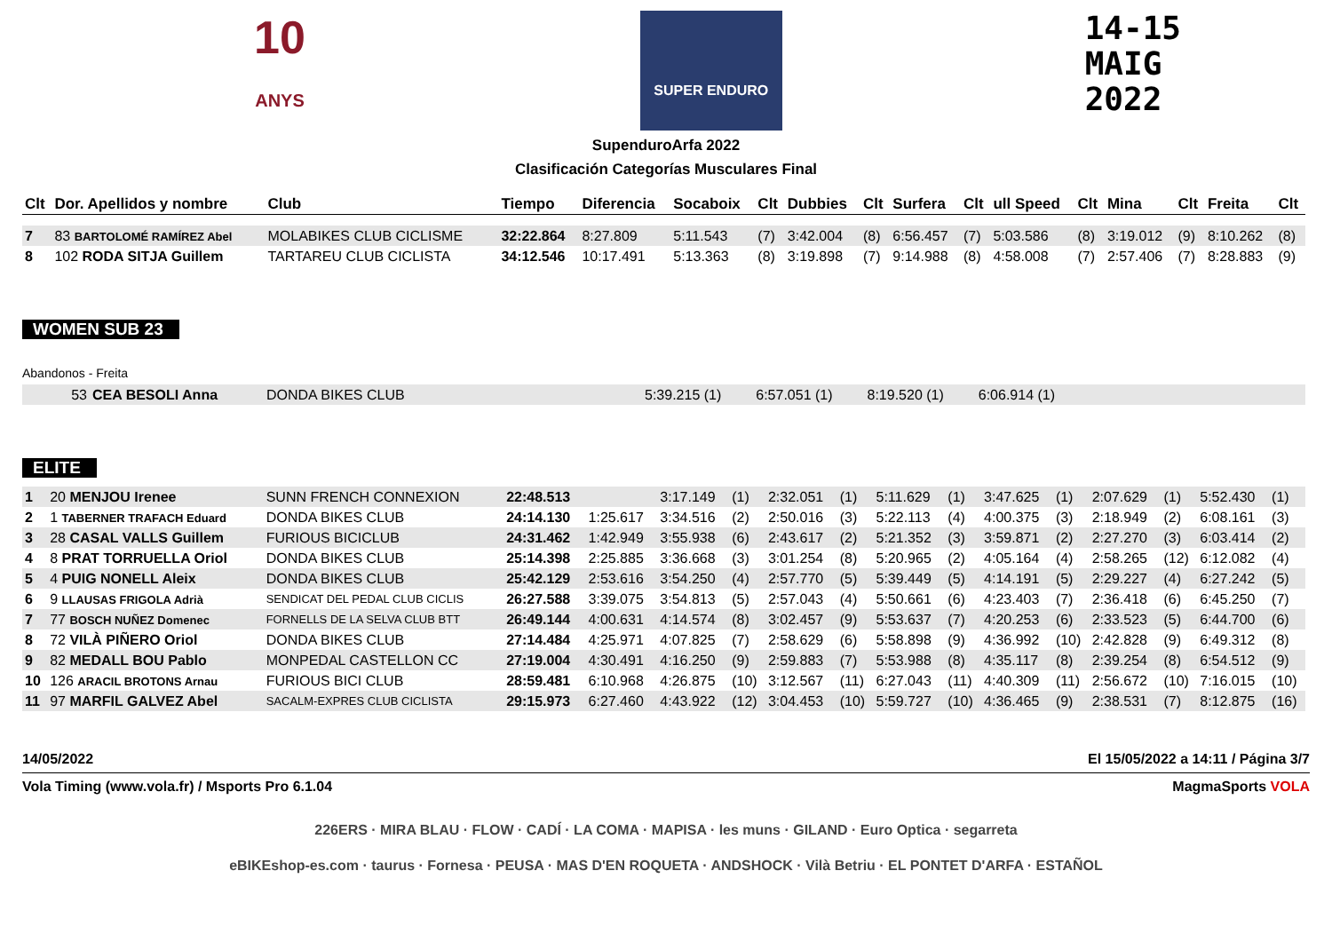10
ANYS
SUPER ENDURO
14-15
MAIG
2022
SupenduroArfa 2022
Clasificación Categorías Musculares Final
| Clt | Dor. Apellidos y nombre | Club | Tiempo | Diferencia | Socaboix | Clt | Dubbies | Clt | Surfera | Clt | ull Speed | Clt | Mina | Clt | Freita | Clt |
| --- | --- | --- | --- | --- | --- | --- | --- | --- | --- | --- | --- | --- | --- | --- | --- | --- |
| 7 | 83 BARTOLOMÉ RAMÍREZ Abel | MOLABIKES CLUB CICLISME | 32:22.864 | 8:27.809 | 5:11.543 | (7) | 3:42.004 | (8) | 6:56.457 | (7) | 5:03.586 | (8) | 3:19.012 | (9) | 8:10.262 | (8) |
| 8 | 102 RODA SITJA Guillem | TARTAREU CLUB CICLISTA | 34:12.546 | 10:17.491 | 5:13.363 | (8) | 3:19.898 | (7) | 9:14.988 | (8) | 4:58.008 | (7) | 2:57.406 | (7) | 8:28.883 | (9) |
WOMEN SUB 23
Abandonos - Freita
| 53 | CEA BESOLI Anna | DONDA BIKES CLUB | 5:39.215 (1) | 6:57.051 (1) | 8:19.520 (1) | 6:06.914 (1) | |
ELITE
| 1 | 20 MENJOU Irenee | SUNN FRENCH CONNEXION | 22:48.513 | | 3:17.149 | (1) | 2:32.051 | (1) | 5:11.629 | (1) | 3:47.625 | (1) | 2:07.629 | (1) | 5:52.430 | (1) |
| 2 | 1 TABERNER TRAFACH Eduard | DONDA BIKES CLUB | 24:14.130 | 1:25.617 | 3:34.516 | (2) | 2:50.016 | (3) | 5:22.113 | (4) | 4:00.375 | (3) | 2:18.949 | (2) | 6:08.161 | (3) |
| 3 | 28 CASAL VALLS Guillem | FURIOUS BICICLUB | 24:31.462 | 1:42.949 | 3:55.938 | (6) | 2:43.617 | (2) | 5:21.352 | (3) | 3:59.871 | (2) | 2:27.270 | (3) | 6:03.414 | (2) |
| 4 | 8 PRAT TORRUELLA Oriol | DONDA BIKES CLUB | 25:14.398 | 2:25.885 | 3:36.668 | (3) | 3:01.254 | (8) | 5:20.965 | (2) | 4:05.164 | (4) | 2:58.265 | (12) | 6:12.082 | (4) |
| 5 | 4 PUIG NONELL Aleix | DONDA BIKES CLUB | 25:42.129 | 2:53.616 | 3:54.250 | (4) | 2:57.770 | (5) | 5:39.449 | (5) | 4:14.191 | (5) | 2:29.227 | (4) | 6:27.242 | (5) |
| 6 | 9 LLAUSAS FRIGOLA Adrià | SENDICAT DEL PEDAL CLUB CICLIS | 26:27.588 | 3:39.075 | 3:54.813 | (5) | 2:57.043 | (4) | 5:50.661 | (6) | 4:23.403 | (7) | 2:36.418 | (6) | 6:45.250 | (7) |
| 7 | 77 BOSCH NUÑEZ Domenec | FORNELLS DE LA SELVA CLUB BTT | 26:49.144 | 4:00.631 | 4:14.574 | (8) | 3:02.457 | (9) | 5:53.637 | (7) | 4:20.253 | (6) | 2:33.523 | (5) | 6:44.700 | (6) |
| 8 | 72 VILÀ PIÑERO Oriol | DONDA BIKES CLUB | 27:14.484 | 4:25.971 | 4:07.825 | (7) | 2:58.629 | (6) | 5:58.898 | (9) | 4:36.992 | (10) | 2:42.828 | (9) | 6:49.312 | (8) |
| 9 | 82 MEDALL BOU Pablo | MONPEDAL CASTELLON CC | 27:19.004 | 4:30.491 | 4:16.250 | (9) | 2:59.883 | (7) | 5:53.988 | (8) | 4:35.117 | (8) | 2:39.254 | (8) | 6:54.512 | (9) |
| 10 | 126 ARACIL BROTONS Arnau | FURIOUS BICI CLUB | 28:59.481 | 6:10.968 | 4:26.875 | (10) | 3:12.567 | (11) | 6:27.043 | (11) | 4:40.309 | (11) | 2:56.672 | (10) | 7:16.015 | (10) |
| 11 | 97 MARFIL GALVEZ Abel | SACALM-EXPRES CLUB CICLISTA | 29:15.973 | 6:27.460 | 4:43.922 | (12) | 3:04.453 | (10) | 5:59.727 | (10) | 4:36.465 | (9) | 2:38.531 | (7) | 8:12.875 | (16) |
14/05/2022 El 15/05/2022 a 14:11 / Página 3/7
Vola Timing (www.vola.fr) / Msports Pro 6.1.04 MagmaSports VOLA
226ERS · MIRA BLAU · FLOW · CADÍ · LA COMA · MAPISA · les muns · GILAND · Euro Optica · segarreta
eBIKEshop-es.com · taurus · Fornesa · PEUSA · MAS D'EN ROQUETA · ANDSHOCK · Vilà Betriu · EL PONTET D'ARFA · ESTAÑOL